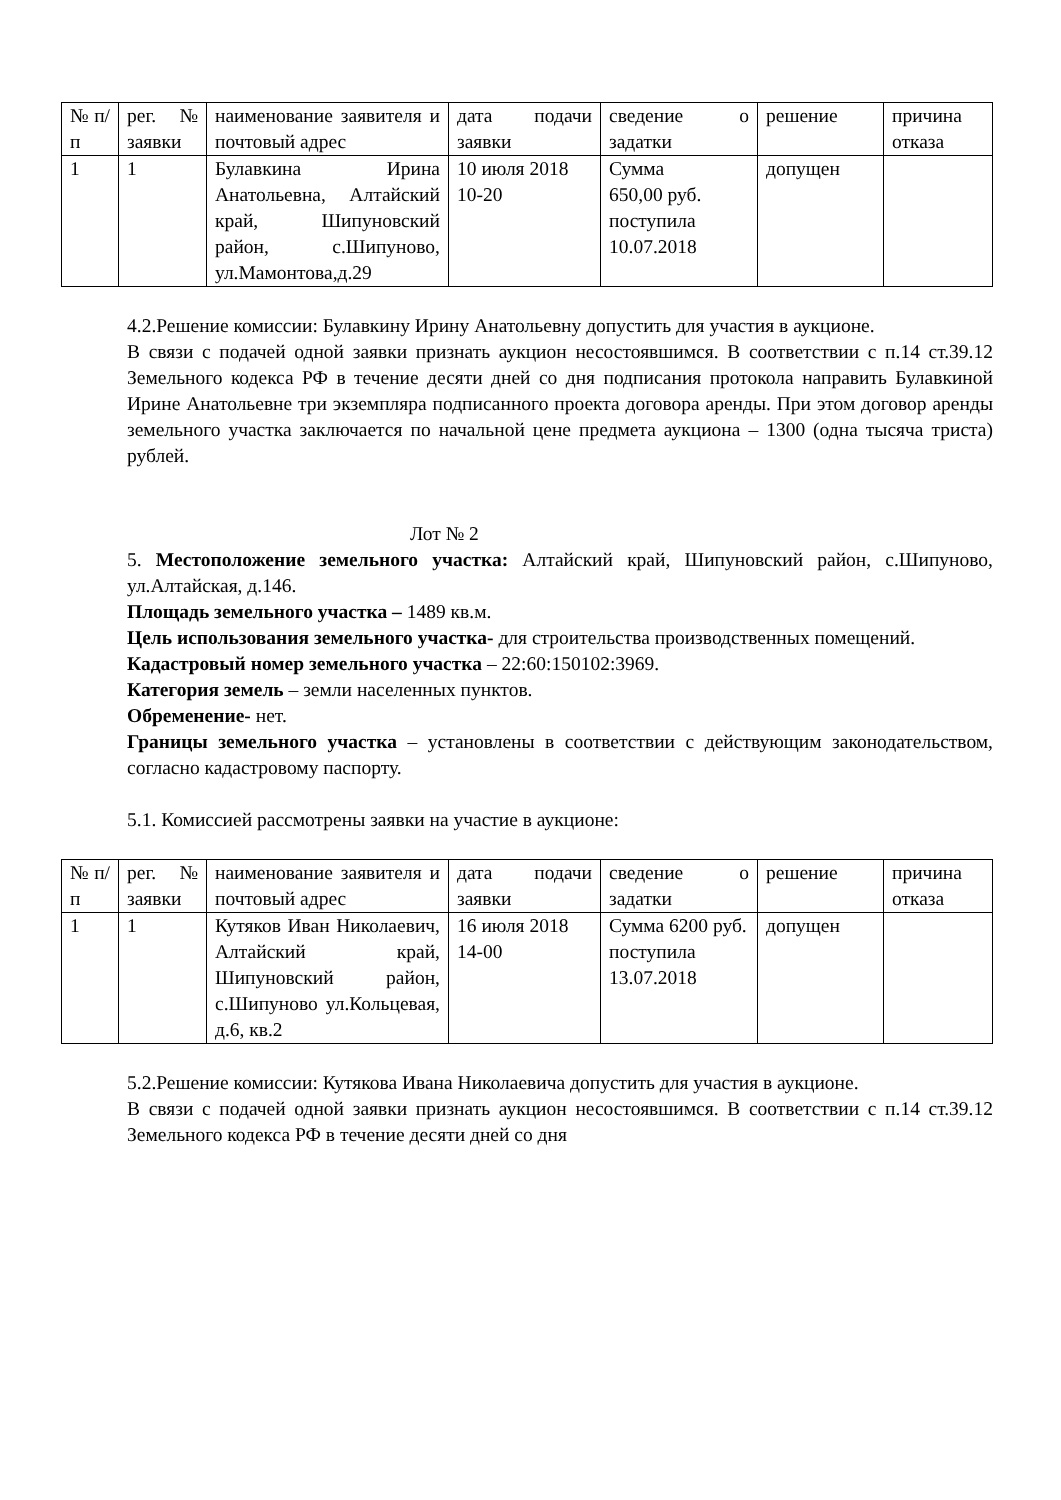| № п/п | рег.№ заявки | наименование заявителя и почтовый адрес | дата подачи заявки | сведение о задатки | решение | причина отказа |
| 1 | 1 | Булавкина Ирина Анатольевна, Алтайский край, Шипуновский район, с.Шипуново, ул.Мамонтова,д.29 | 10 июля 2018 10-20 | Сумма 650,00 руб. поступила 10.07.2018 | допущен | |
4.2.Решение комиссии: Булавкину Ирину Анатольевну допустить для участия в аукционе.
В связи с подачей одной заявки признать аукцион несостоявшимся. В соответствии с п.14 ст.39.12 Земельного кодекса РФ в течение десяти дней со дня подписания протокола направить Булавкиной Ирине Анатольевне три экземпляра подписанного проекта договора аренды. При этом договор аренды земельного участка заключается по начальной цене предмета аукциона – 1300 (одна тысяча триста) рублей.
Лот № 2
5. Местоположение земельного участка: Алтайский край, Шипуновский район, с.Шипуново, ул.Алтайская, д.146.
Площадь земельного участка – 1489 кв.м.
Цель использования земельного участка- для строительства производственных помещений.
Кадастровый номер земельного участка – 22:60:150102:3969.
Категория земель – земли населенных пунктов.
Обременение- нет.
Границы земельного участка – установлены в соответствии с действующим законодательством, согласно кадастровому паспорту.
5.1. Комиссией рассмотрены заявки на участие в аукционе:
| № п/п | рег.№ заявки | наименование заявителя и почтовый адрес | дата подачи заявки | сведение о задатки | решение | причина отказа |
| 1 | 1 | Кутяков Иван Николаевич, Алтайский край, Шипуновский район, с.Шипуново ул.Кольцевая, д.6, кв.2 | 16 июля 2018 14-00 | Сумма 6200 руб. поступила 13.07.2018 | допущен | |
5.2.Решение комиссии: Кутякова Ивана Николаевича допустить для участия в аукционе.
В связи с подачей одной заявки признать аукцион несостоявшимся. В соответствии с п.14 ст.39.12 Земельного кодекса РФ в течение десяти дней со дня